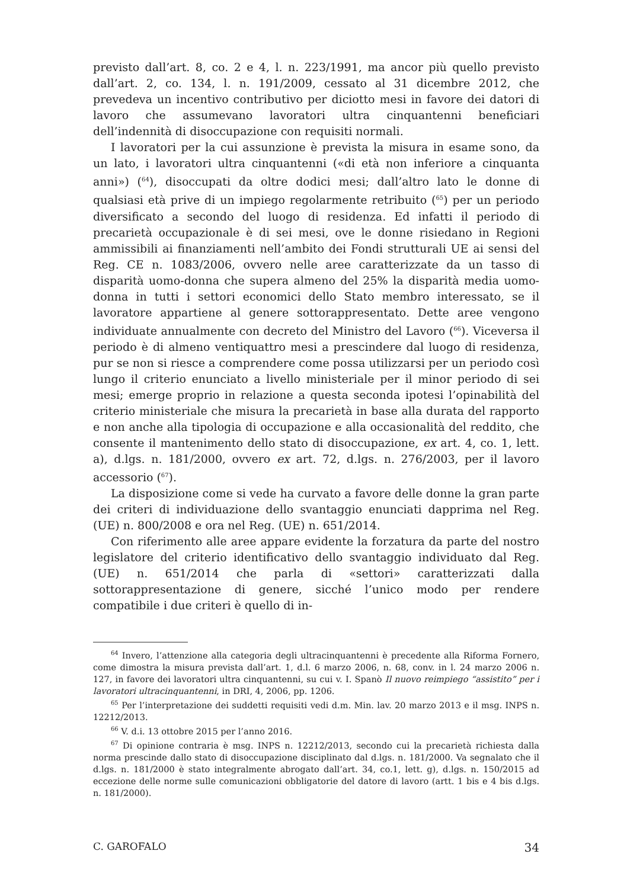previsto dall’art. 8, co. 2 e 4, l. n. 223/1991, ma ancor più quello previsto dall’art. 2, co. 134, l. n. 191/2009, cessato al 31 dicembre 2012, che prevedeva un incentivo contributivo per diciotto mesi in favore dei datori di lavoro che assumevano lavoratori ultra cinquantenni beneficiari dell’indennità di disoccupazione con requisiti normali.
I lavoratori per la cui assunzione è prevista la misura in esame sono, da un lato, i lavoratori ultra cinquantenni («di età non inferiore a cinquanta anni») (<sup>64</sup>), disoccupati da oltre dodici mesi; dall’altro lato le donne di qualsiasi età prive di un impiego regolarmente retribuito (<sup>65</sup>) per un periodo diversificato a secondo del luogo di residenza. Ed infatti il periodo di precarietà occupazionale è di sei mesi, ove le donne risiedano in Regioni ammissibili ai finanziamenti nell’ambito dei Fondi strutturali UE ai sensi del Reg. CE n. 1083/2006, ovvero nelle aree caratterizzate da un tasso di disparità uomo-donna che supera almeno del 25% la disparità media uomo-donna in tutti i settori economici dello Stato membro interessato, se il lavoratore appartiene al genere sottorappresentato. Dette aree vengono individuate annualmente con decreto del Ministro del Lavoro (<sup>66</sup>). Viceversa il periodo è di almeno ventiquattro mesi a prescindere dal luogo di residenza, pur se non si riesce a comprendere come possa utilizzarsi per un periodo così lungo il criterio enunciato a livello ministeriale per il minor periodo di sei mesi; emerge proprio in relazione a questa seconda ipotesi l’opinabilità del criterio ministeriale che misura la precarietà in base alla durata del rapporto e non anche alla tipologia di occupazione e alla occasionalità del reddito, che consente il mantenimento dello stato di disoccupazione, ex art. 4, co. 1, lett. a), d.lgs. n. 181/2000, ovvero ex art. 72, d.lgs. n. 276/2003, per il lavoro accessorio (<sup>67</sup>).
La disposizione come si vede ha curvato a favore delle donne la gran parte dei criteri di individuazione dello svantaggio enunciati dapprima nel Reg. (UE) n. 800/2008 e ora nel Reg. (UE) n. 651/2014.
Con riferimento alle aree appare evidente la forzatura da parte del nostro legislatore del criterio identificativo dello svantaggio individuato dal Reg. (UE) n. 651/2014 che parla di «settori» caratterizzati dalla sottorappresentazione di genere, sicché l’unico modo per rendere compatibile i due criteri è quello di in-
<sup>64</sup> Invero, l’attenzione alla categoria degli ultracinquantenni è precedente alla Riforma Fornero, come dimostra la misura prevista dall’art. 1, d.l. 6 marzo 2006, n. 68, conv. in l. 24 marzo 2006 n. 127, in favore dei lavoratori ultra cinquantenni, su cui v. I. Spanò Il nuovo reimpiego “assistito” per i lavoratori ultracinquantenni, in DRI, 4, 2006, pp. 1206.
<sup>65</sup> Per l’interpretazione dei suddetti requisiti vedi d.m. Min. lav. 20 marzo 2013 e il msg. INPS n. 12212/2013.
<sup>66</sup> V. d.i. 13 ottobre 2015 per l’anno 2016.
<sup>67</sup> Di opinione contraria è msg. INPS n. 12212/2013, secondo cui la precarietà richiesta dalla norma prescinde dallo stato di disoccupazione disciplinato dal d.lgs. n. 181/2000. Va segnalato che il d.lgs. n. 181/2000 è stato integralmente abrogato dall’art. 34, co.1, lett. g), d.lgs. n. 150/2015 ad eccezione delle norme sulle comunicazioni obbligatorie del datore di lavoro (artt. 1 bis e 4 bis d.lgs. n. 181/2000).
C. GAROFALO 34